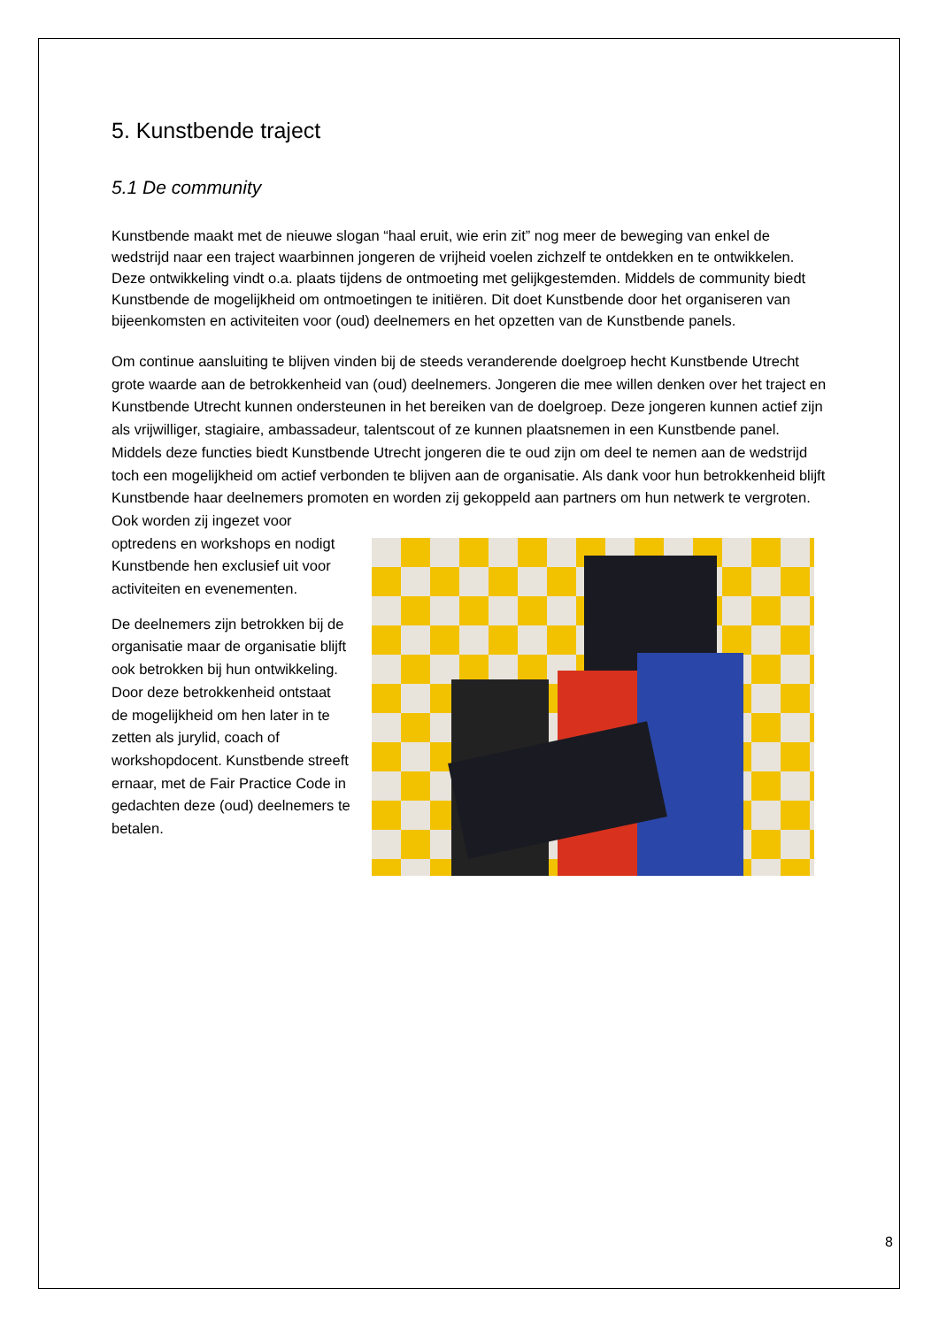5. Kunstbende traject
5.1 De community
Kunstbende maakt met de nieuwe slogan “haal eruit, wie erin zit” nog meer de beweging van enkel de wedstrijd naar een traject waarbinnen jongeren de vrijheid voelen zichzelf te ontdekken en te ontwikkelen. Deze ontwikkeling vindt o.a. plaats tijdens de ontmoeting met gelijkgestemden. Middels de community biedt Kunstbende de mogelijkheid om ontmoetingen te initiëren. Dit doet Kunstbende door het organiseren van bijeenkomsten en activiteiten voor (oud) deelnemers en het opzetten van de Kunstbende panels.
Om continue aansluiting te blijven vinden bij de steeds veranderende doelgroep hecht Kunstbende Utrecht grote waarde aan de betrokkenheid van (oud) deelnemers. Jongeren die mee willen denken over het traject en Kunstbende Utrecht kunnen ondersteunen in het bereiken van de doelgroep. Deze jongeren kunnen actief zijn als vrijwilliger, stagiaire, ambassadeur, talentscout of ze kunnen plaatsnemen in een Kunstbende panel. Middels deze functies biedt Kunstbende Utrecht jongeren die te oud zijn om deel te nemen aan de wedstrijd toch een mogelijkheid om actief verbonden te blijven aan de organisatie. Als dank voor hun betrokkenheid blijft Kunstbende haar deelnemers promoten en worden zij gekoppeld aan partners om hun netwerk te vergroten. Ook worden zij ingezet voor
optredens en workshops en nodigt Kunstbende hen exclusief uit voor activiteiten en evenementen.
De deelnemers zijn betrokken bij de organisatie maar de organisatie blijft ook betrokken bij hun ontwikkeling. Door deze betrokkenheid ontstaat de mogelijkheid om hen later in te zetten als jurylid, coach of workshopdocent. Kunstbende streeft ernaar, met de Fair Practice Code in gedachten deze (oud) deelnemers te betalen.
8